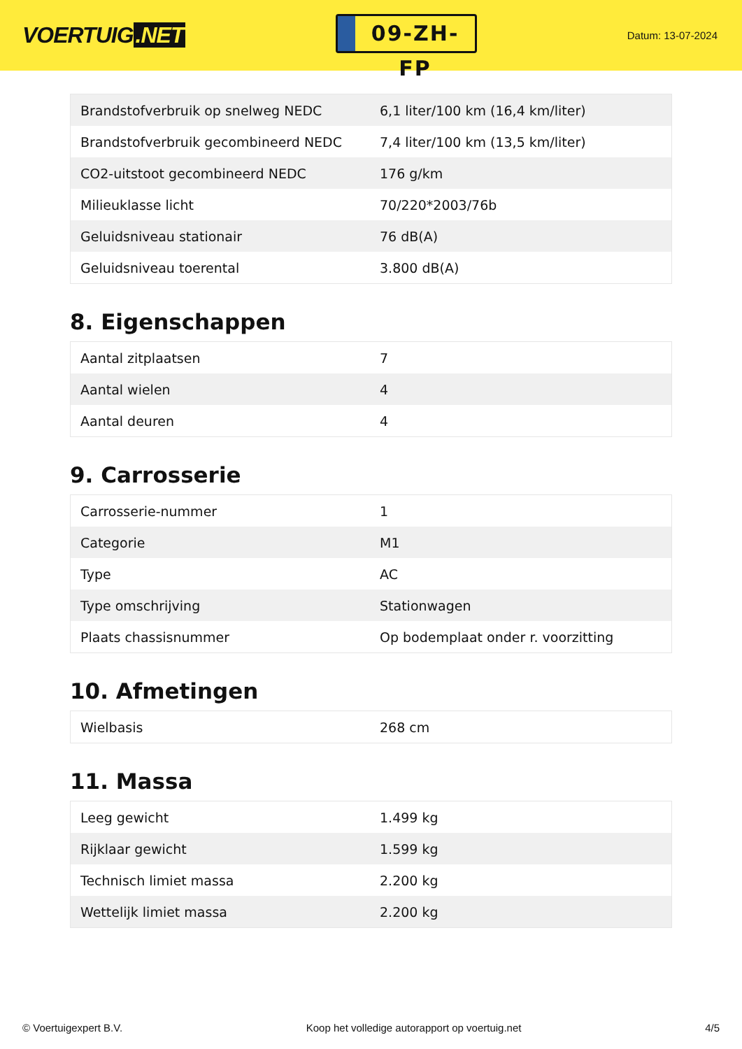VOERTUIG.NET
09-ZH-FP
Datum: 13-07-2024
| Brandstofverbruik op snelweg NEDC | 6,1 liter/100 km (16,4 km/liter) |
| Brandstofverbruik gecombineerd NEDC | 7,4 liter/100 km (13,5 km/liter) |
| CO2-uitstoot gecombineerd NEDC | 176 g/km |
| Milieuklasse licht | 70/220*2003/76b |
| Geluidsniveau stationair | 76 dB(A) |
| Geluidsniveau toerental | 3.800 dB(A) |
8. Eigenschappen
| Aantal zitplaatsen | 7 |
| Aantal wielen | 4 |
| Aantal deuren | 4 |
9. Carrosserie
| Carrosserie-nummer | 1 |
| Categorie | M1 |
| Type | AC |
| Type omschrijving | Stationwagen |
| Plaats chassisnummer | Op bodemplaat onder r. voorzitting |
10. Afmetingen
| Wielbasis | 268 cm |
11. Massa
| Leeg gewicht | 1.499 kg |
| Rijklaar gewicht | 1.599 kg |
| Technisch limiet massa | 2.200 kg |
| Wettelijk limiet massa | 2.200 kg |
© Voertuigexpert B.V. Koop het volledige autorapport op voertuig.net 4/5